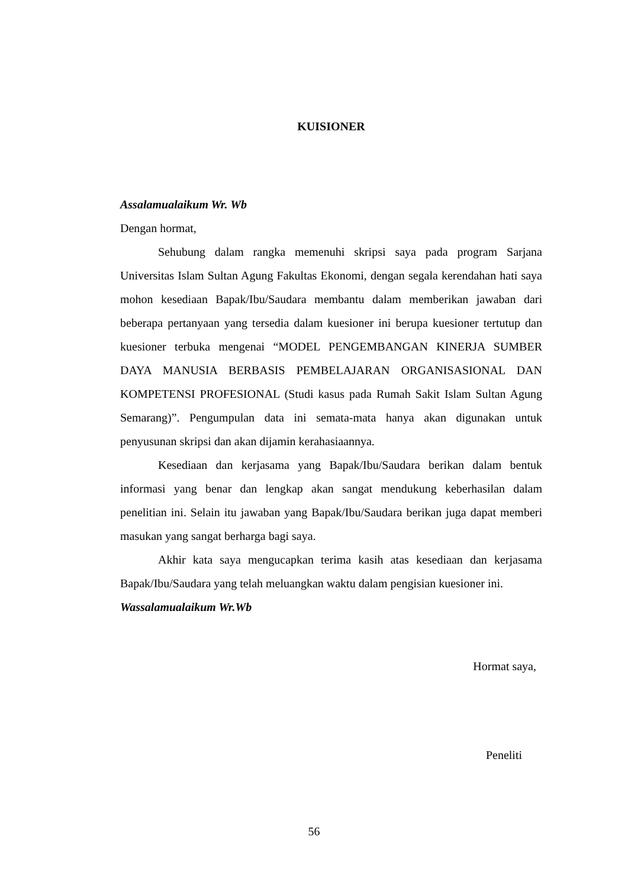KUISIONER
Assalamualaikum Wr. Wb
Dengan hormat,
Sehubung dalam rangka memenuhi skripsi saya pada program Sarjana Universitas Islam Sultan Agung Fakultas Ekonomi, dengan segala kerendahan hati saya mohon kesediaan Bapak/Ibu/Saudara membantu dalam memberikan jawaban dari beberapa pertanyaan yang tersedia dalam kuesioner ini berupa kuesioner tertutup dan kuesioner terbuka mengenai “MODEL PENGEMBANGAN KINERJA SUMBER DAYA MANUSIA BERBASIS PEMBELAJARAN ORGANISASIONAL DAN KOMPETENSI PROFESIONAL (Studi kasus pada Rumah Sakit Islam Sultan Agung Semarang)”. Pengumpulan data ini semata-mata hanya akan digunakan untuk penyusunan skripsi dan akan dijamin kerahasiaannya.
Kesediaan dan kerjasama yang Bapak/Ibu/Saudara berikan dalam bentuk informasi yang benar dan lengkap akan sangat mendukung keberhasilan dalam penelitian ini. Selain itu jawaban yang Bapak/Ibu/Saudara berikan juga dapat memberi masukan yang sangat berharga bagi saya.
Akhir kata saya mengucapkan terima kasih atas kesediaan dan kerjasama Bapak/Ibu/Saudara yang telah meluangkan waktu dalam pengisian kuesioner ini.
Wassalamualaikum Wr.Wb
Hormat saya,
Peneliti
56